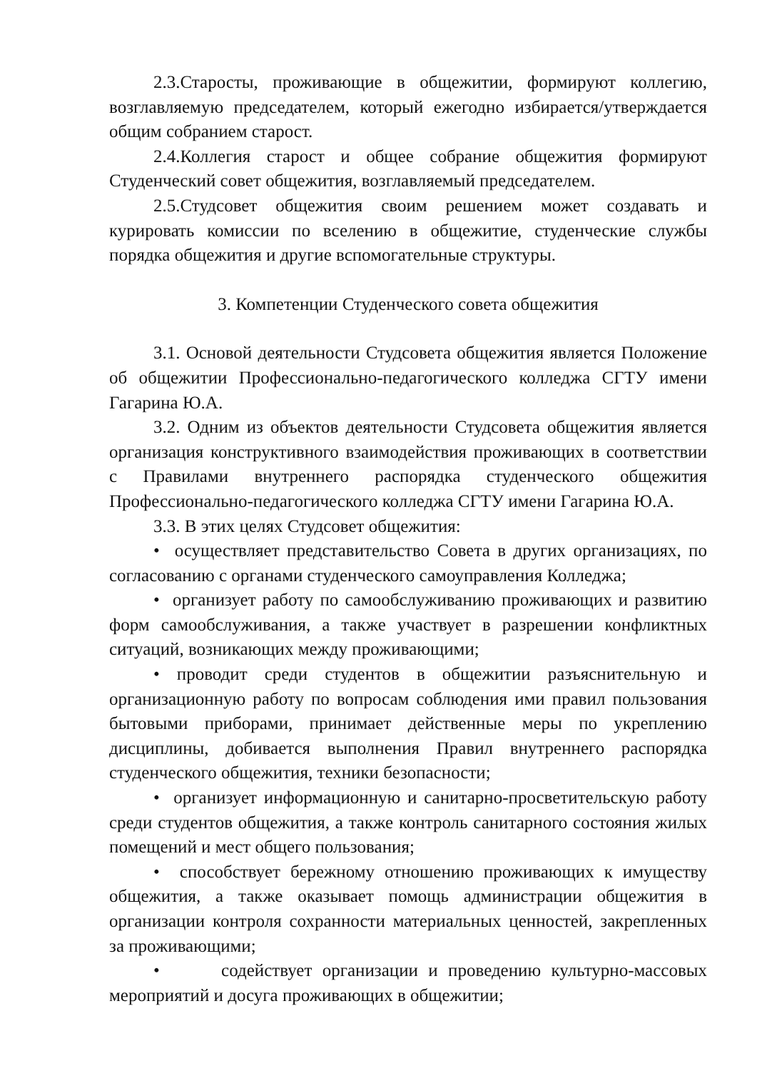2.3.Старосты, проживающие в общежитии, формируют коллегию, возглавляемую председателем, который ежегодно избирается/утверждается общим собранием старост.
2.4.Коллегия старост и общее собрание общежития формируют Студенческий совет общежития, возглавляемый председателем.
2.5.Студсовет общежития своим решением может создавать и курировать комиссии по вселению в общежитие, студенческие службы порядка общежития и другие вспомогательные структуры.
3. Компетенции Студенческого совета общежития
3.1. Основой деятельности Студсовета общежития является Положение об общежитии Профессионально-педагогического колледжа СГТУ имени Гагарина Ю.А.
3.2. Одним из объектов деятельности Студсовета общежития является организация конструктивного взаимодействия проживающих в соответствии с Правилами внутреннего распорядка студенческого общежития Профессионально-педагогического колледжа СГТУ имени Гагарина Ю.А.
3.3. В этих целях Студсовет общежития:
• осуществляет представительство Совета в других организациях, по согласованию с органами студенческого самоуправления Колледжа;
• организует работу по самообслуживанию проживающих и развитию форм самообслуживания, а также участвует в разрешении конфликтных ситуаций, возникающих между проживающими;
• проводит среди студентов в общежитии разъяснительную и организационную работу по вопросам соблюдения ими правил пользования бытовыми приборами, принимает действенные меры по укреплению дисциплины, добивается выполнения Правил внутреннего распорядка студенческого общежития, техники безопасности;
• организует информационную и санитарно-просветительскую работу среди студентов общежития, а также контроль санитарного состояния жилых помещений и мест общего пользования;
• способствует бережному отношению проживающих к имуществу общежития, а также оказывает помощь администрации общежития в организации контроля сохранности материальных ценностей, закрепленных за проживающими;
• содействует организации и проведению культурно-массовых мероприятий и досуга проживающих в общежитии;